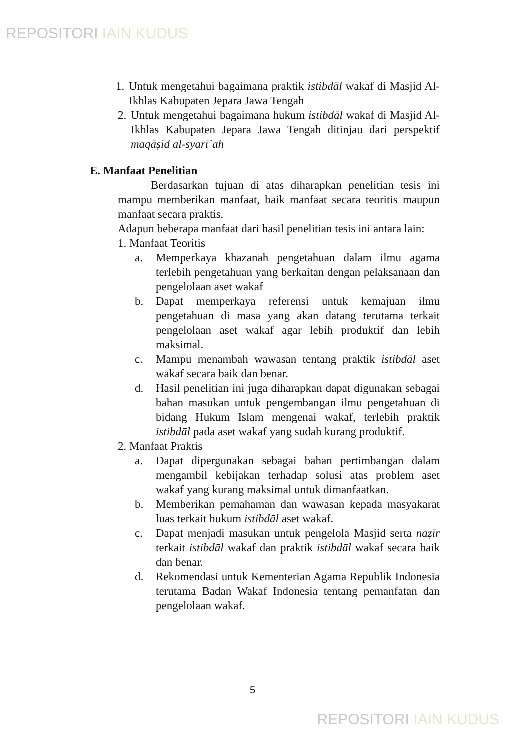REPOSITORI IAIN KUDUS
1.
Untuk mengetahui bagaimana praktik istibdāl wakaf di Masjid Al-Ikhlas Kabupaten Jepara Jawa Tengah
2.
Untuk mengetahui bagaimana hukum istibdāl wakaf di Masjid Al-Ikhlas Kabupaten Jepara Jawa Tengah ditinjau dari perspektif maqāṣid al-syarī`ah
E. Manfaat Penelitian
Berdasarkan tujuan di atas diharapkan penelitian tesis ini mampu memberikan manfaat, baik manfaat secara teoritis maupun manfaat secara praktis.
Adapun beberapa manfaat dari hasil penelitian tesis ini antara lain:
1. Manfaat Teoritis
a. Memperkaya khazanah pengetahuan dalam ilmu agama terlebih pengetahuan yang berkaitan dengan pelaksanaan dan pengelolaan aset wakaf
b. Dapat memperkaya referensi untuk kemajuan ilmu pengetahuan di masa yang akan datang terutama terkait pengelolaan aset wakaf agar lebih produktif dan lebih maksimal.
c. Mampu menambah wawasan tentang praktik istibdāl aset wakaf secara baik dan benar.
d. Hasil penelitian ini juga diharapkan dapat digunakan sebagai bahan masukan untuk pengembangan ilmu pengetahuan di bidang Hukum Islam mengenai wakaf, terlebih praktik istibdāl pada aset wakaf yang sudah kurang produktif.
2. Manfaat Praktis
a. Dapat dipergunakan sebagai bahan pertimbangan dalam mengambil kebijakan terhadap solusi atas problem aset wakaf yang kurang maksimal untuk dimanfaatkan.
b. Memberikan pemahaman dan wawasan kepada masyakarat luas terkait hukum istibdāl aset wakaf.
c. Dapat menjadi masukan untuk pengelola Masjid serta naẓīr terkait istibdāl wakaf dan praktik istibdāl wakaf secara baik dan benar.
d. Rekomendasi untuk Kementerian Agama Republik Indonesia terutama Badan Wakaf Indonesia tentang pemanfatan dan pengelolaan wakaf.
5
REPOSITORI IAIN KUDUS